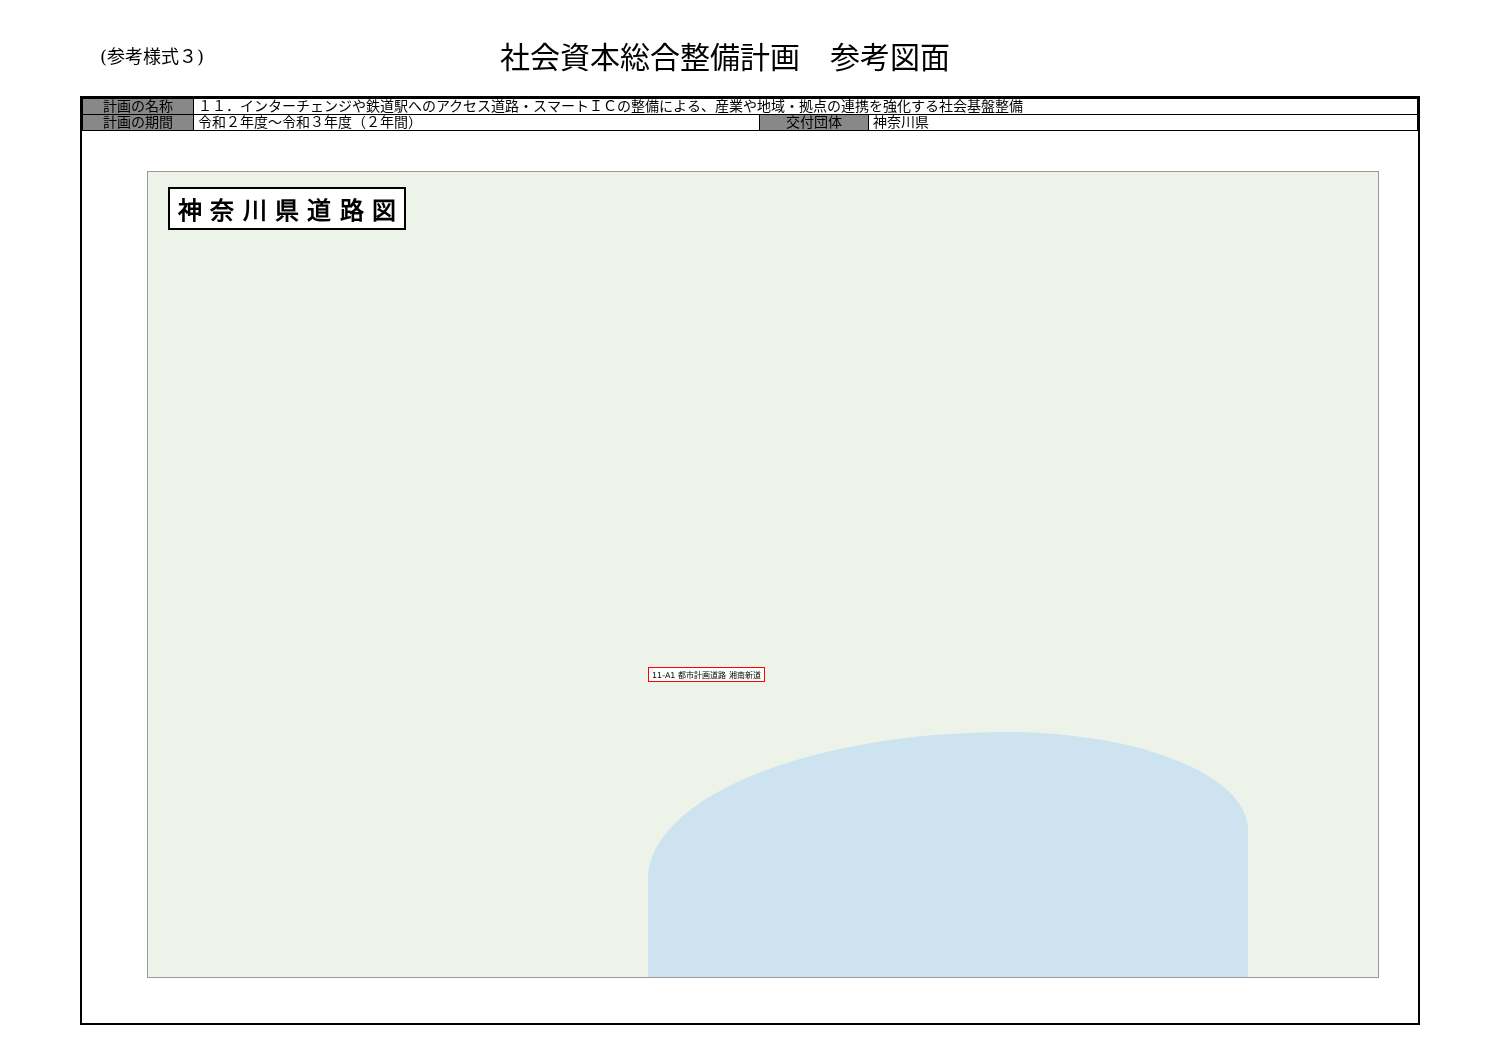(参考様式３)
社会資本総合整備計画　参考図面
| 計画の名称 | １１．インターチェンジや鉄道駅へのアクセス道路・スマートＩＣの整備による、産業や地域・拠点の連携を強化する社会基盤整備 | | |
| 計画の期間 | 令和２年度～令和３年度（２年間） | 交付団体 | 神奈川県 |
神 奈 川 県 道 路 図
11-A1 都市計画道路 湘南新道